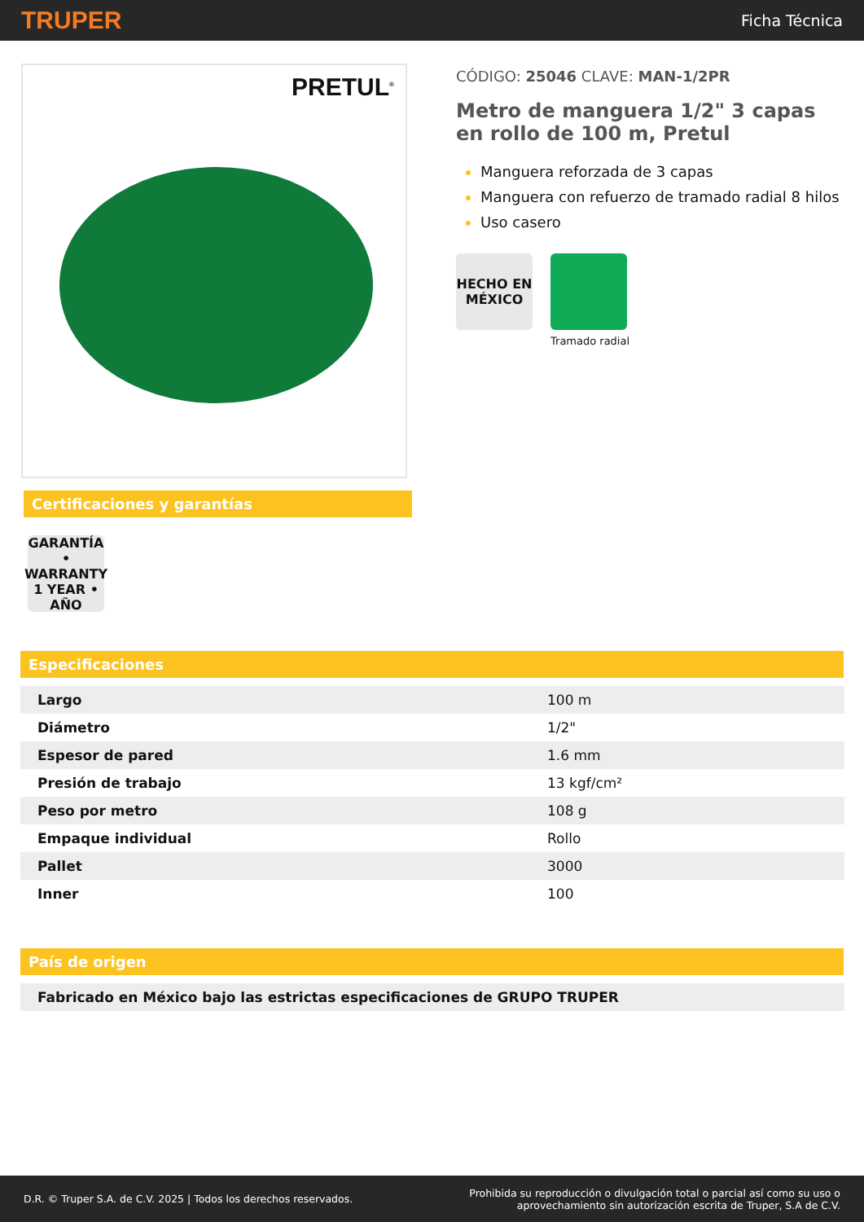TRUPER Ficha Técnica
PRETUL<sup>®</sup>
Certificaciones y garantías
GARANTÍA • WARRANTY 1 YEAR • AÑO
CÓDIGO: 25046 CLAVE: MAN-1/2PR
Metro de manguera 1/2" 3 capas en rollo de 100 m, Pretul
Manguera reforzada de 3 capas
Manguera con refuerzo de tramado radial 8 hilos
Uso casero
HECHO EN MÉXICO
Tramado radial
Especificaciones
| Largo | 100 m |
| Diámetro | 1/2" |
| Espesor de pared | 1.6 mm |
| Presión de trabajo | 13 kgf/cm² |
| Peso por metro | 108 g |
| Empaque individual | Rollo |
| Pallet | 3000 |
| Inner | 100 |
País de origen
| Fabricado en México bajo las estrictas especificaciones de GRUPO TRUPER |
D.R. © Truper S.A. de C.V. 2025 | Todos los derechos reservados. Prohibida su reproducción o divulgación total o parcial así como su uso o
aprovechamiento sin autorización escrita de Truper, S.A de C.V.